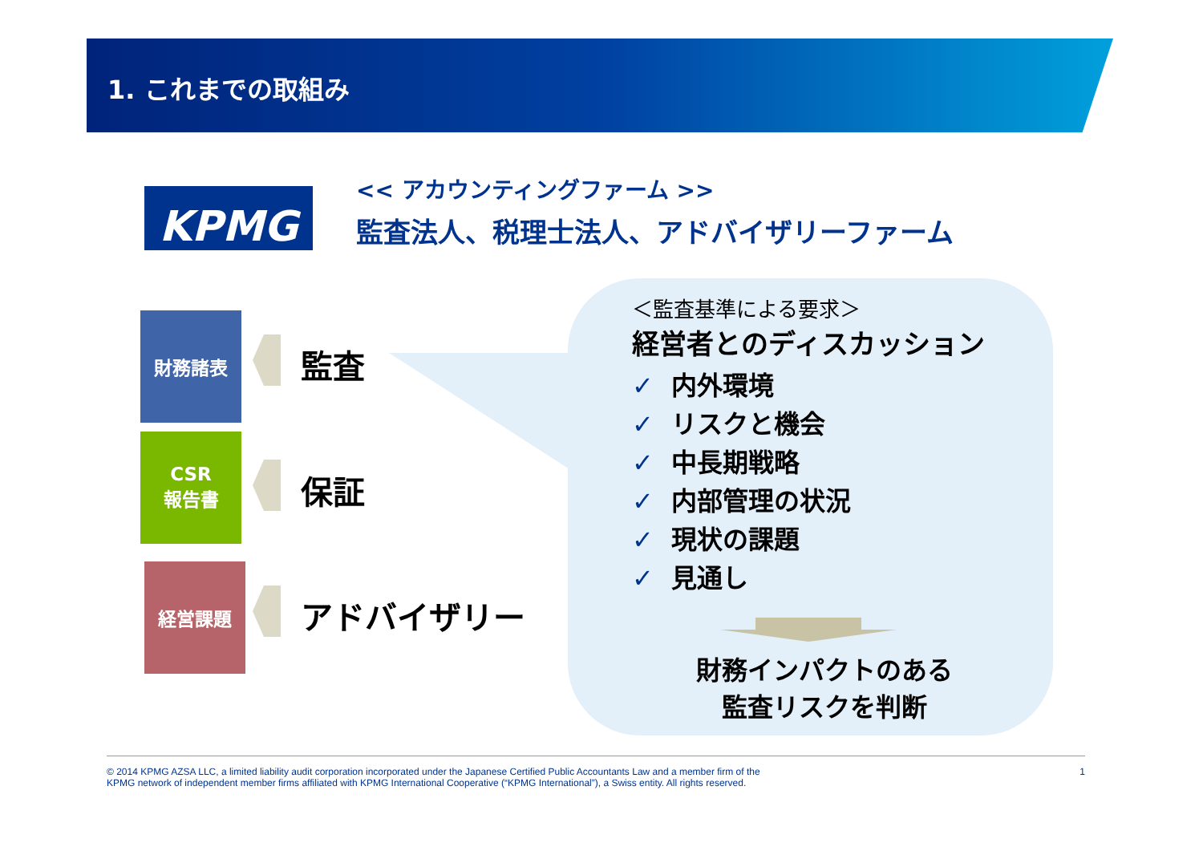1. これまでの取組み
KPMG
<< アカウンティングファーム >>
監査法人、税理士法人、アドバイザリーファーム
財務諸表
監査
CSR
報告書
保証
経営課題
アドバイザリー
＜監査基準による要求＞
経営者とのディスカッション
✓ 内外環境
✓ リスクと機会
✓ 中長期戦略
✓ 内部管理の状況
✓ 現状の課題
✓ 見通し
財務インパクトのある
監査リスクを判断
© 2014 KPMG AZSA LLC, a limited liability audit corporation incorporated under the Japanese Certified Public Accountants Law and a member firm of the
KPMG network of independent member firms affiliated with KPMG International Cooperative (“KPMG International”), a Swiss entity. All rights reserved. 1